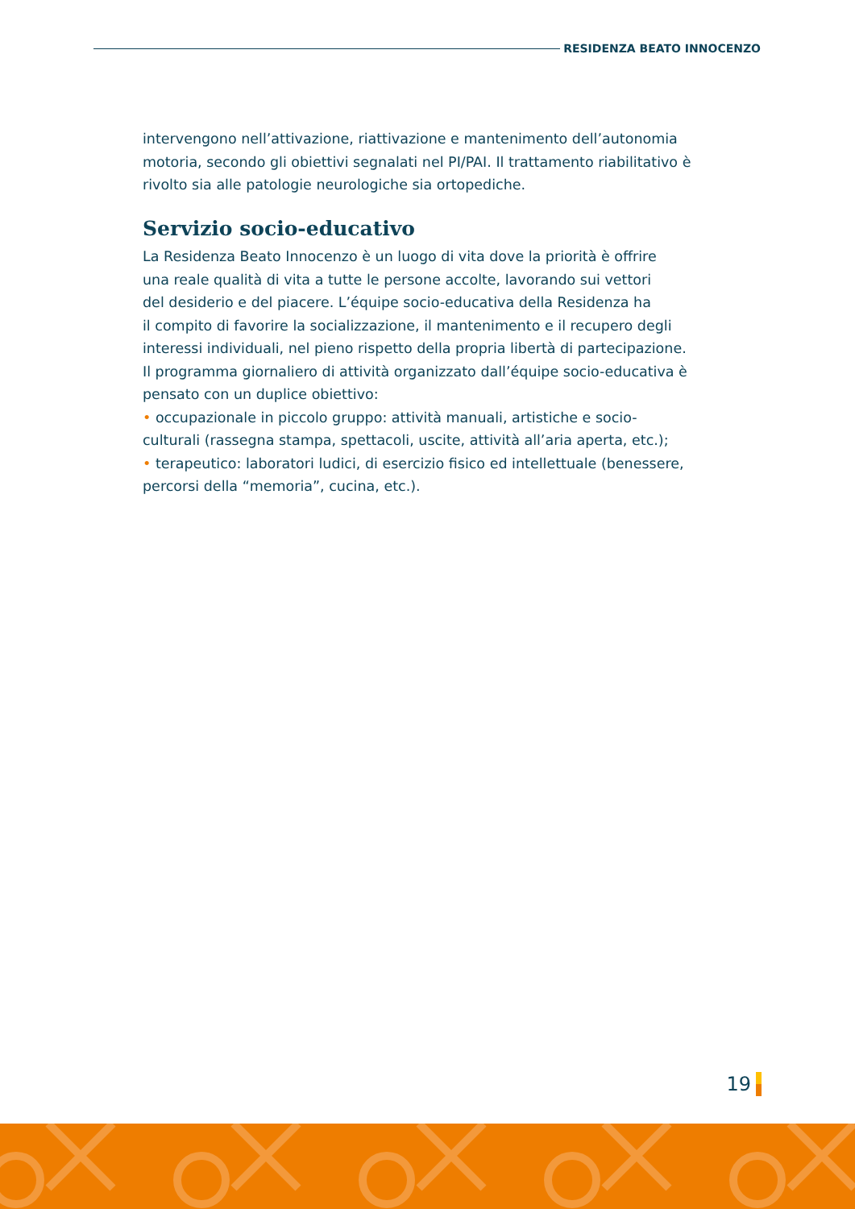RESIDENZA BEATO INNOCENZO
intervengono nell’attivazione, riattivazione e mantenimento dell’autonomia motoria, secondo gli obiettivi segnalati nel PI/PAI. Il trattamento riabilitativo è rivolto sia alle patologie neurologiche sia ortopediche.
Servizio socio-educativo
La Residenza Beato Innocenzo è un luogo di vita dove la priorità è offrire
una reale qualità di vita a tutte le persone accolte, lavorando sui vettori
del desiderio e del piacere. L’équipe socio-educativa della Residenza ha
il compito di favorire la socializzazione, il mantenimento e il recupero degli
interessi individuali, nel pieno rispetto della propria libertà di partecipazione.
Il programma giornaliero di attività organizzato dall’équipe socio-educativa è
pensato con un duplice obiettivo:
• occupazionale in piccolo gruppo: attività manuali, artistiche e socio-
culturali (rassegna stampa, spettacoli, uscite, attività all’aria aperta, etc.);
• terapeutico: laboratori ludici, di esercizio fisico ed intellettuale (benessere,
percorsi della “memoria”, cucina, etc.).
19